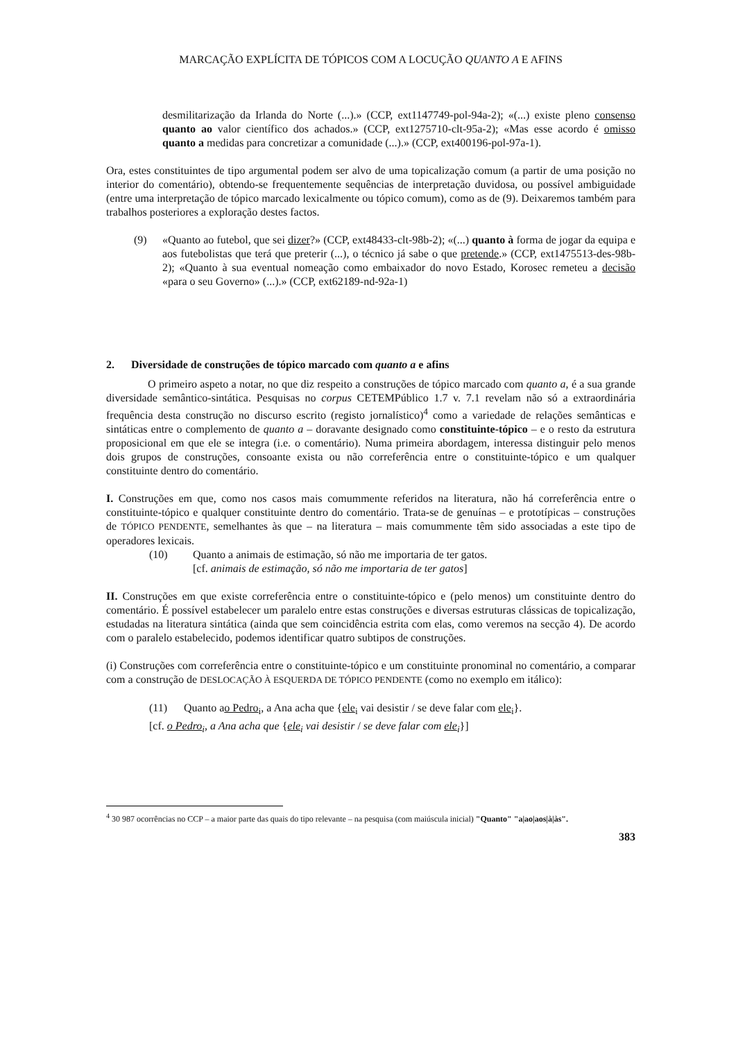MARCAÇÃO EXPLÍCITA DE TÓPICOS COM A LOCUÇÃO QUANTO A E AFINS
desmilitarização da Irlanda do Norte (...).» (CCP, ext1147749-pol-94a-2); «(...) existe pleno consenso quanto ao valor científico dos achados.» (CCP, ext1275710-clt-95a-2); «Mas esse acordo é omisso quanto a medidas para concretizar a comunidade (...).» (CCP, ext400196-pol-97a-1).
Ora, estes constituintes de tipo argumental podem ser alvo de uma topicalização comum (a partir de uma posição no interior do comentário), obtendo-se frequentemente sequências de interpretação duvidosa, ou possível ambiguidade (entre uma interpretação de tópico marcado lexicalmente ou tópico comum), como as de (9). Deixaremos também para trabalhos posteriores a exploração destes factos.
(9) «Quanto ao futebol, que sei dizer?» (CCP, ext48433-clt-98b-2); «(...) quanto à forma de jogar da equipa e aos futebolistas que terá que preterir (...), o técnico já sabe o que pretende.» (CCP, ext1475513-des-98b-2); «Quanto à sua eventual nomeação como embaixador do novo Estado, Korosec remeteu a decisão «para o seu Governo» (...).» (CCP, ext62189-nd-92a-1)
2. Diversidade de construções de tópico marcado com quanto a e afins
O primeiro aspeto a notar, no que diz respeito a construções de tópico marcado com quanto a, é a sua grande diversidade semântico-sintática. Pesquisas no corpus CETEMPúblico 1.7 v. 7.1 revelam não só a extraordinária frequência desta construção no discurso escrito (registo jornalístico)<sup>4</sup> como a variedade de relações semânticas e sintáticas entre o complemento de quanto a – doravante designado como constituinte-tópico – e o resto da estrutura proposicional em que ele se integra (i.e. o comentário). Numa primeira abordagem, interessa distinguir pelo menos dois grupos de construções, consoante exista ou não correferência entre o constituinte-tópico e um qualquer constituinte dentro do comentário.
I. Construções em que, como nos casos mais comummente referidos na literatura, não há correferência entre o constituinte-tópico e qualquer constituinte dentro do comentário. Trata-se de genuínas – e prototípicas – construções de TÓPICO PENDENTE, semelhantes às que – na literatura – mais comummente têm sido associadas a este tipo de operadores lexicais.
(10) Quanto a animais de estimação, só não me importaria de ter gatos.
[cf. animais de estimação, só não me importaria de ter gatos]
II. Construções em que existe correferência entre o constituinte-tópico e (pelo menos) um constituinte dentro do comentário. É possível estabelecer um paralelo entre estas construções e diversas estruturas clássicas de topicalização, estudadas na literatura sintática (ainda que sem coincidência estrita com elas, como veremos na secção 4). De acordo com o paralelo estabelecido, podemos identificar quatro subtipos de construções.
(i) Construções com correferência entre o constituinte-tópico e um constituinte pronominal no comentário, a comparar com a construção de DESLOCAÇÃO À ESQUERDA DE TÓPICO PENDENTE (como no exemplo em itálico):
(11) Quanto ao Pedro<sub>i</sub>, a Ana acha que {ele<sub>i</sub> vai desistir / se deve falar com ele<sub>i</sub>}.
[cf. o Pedro<sub>i</sub>, a Ana acha que {ele<sub>i</sub> vai desistir / se deve falar com ele<sub>i</sub>}]
<sup>4</sup> 30 987 ocorrências no CCP – a maior parte das quais do tipo relevante – na pesquisa (com maiúscula inicial) "Quanto" "a|ao|aos|à|às".
383